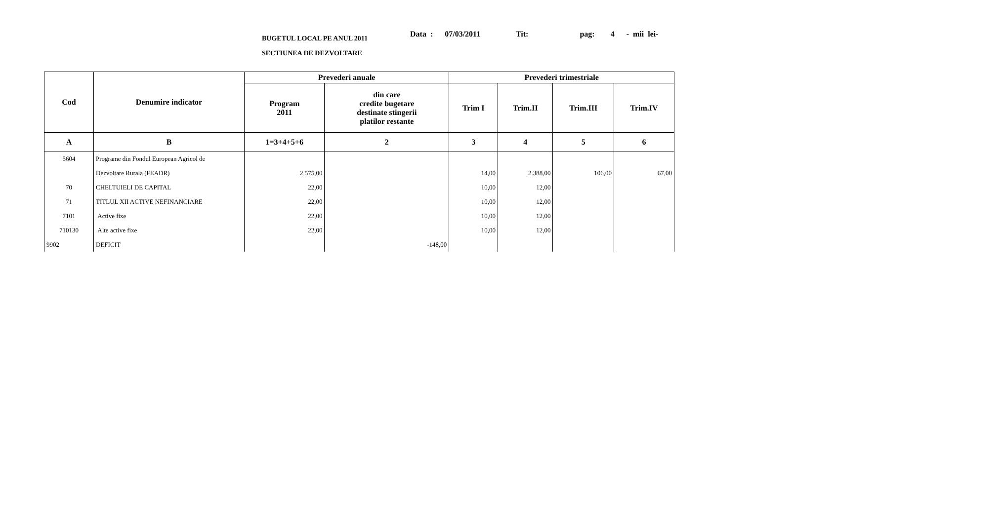BUGETUL LOCAL PE ANUL 2011
SECTIUNEA DE DEZVOLTARE
Data : 07/03/2011 Tit: pag: 4 - mii lei-
| Cod | Denumire indicator | Prevederi anuale | | Prevederi trimestriale | | | |
| --- | --- | --- | --- | --- | --- | --- | --- |
| | | Program 2011 | din care credite bugetare destinate stingerii platilor restante | Trim I | Trim.II | Trim.III | Trim.IV |
| A | B | 1=3+4+5+6 | 2 | 3 | 4 | 5 | 6 |
| 5604 | Programe din Fondul European Agricol de | | | | | | |
| | Dezvoltare Rurala (FEADR) | 2.575,00 | | 14,00 | 2.388,00 | 106,00 | 67,00 |
| 70 | CHELTUIELI DE CAPITAL | 22,00 | | 10,00 | 12,00 | | |
| 71 | TITLUL XII ACTIVE NEFINANCIARE | 22,00 | | 10,00 | 12,00 | | |
| 7101 | Active fixe | 22,00 | | 10,00 | 12,00 | | |
| 710130 | Alte active fixe | 22,00 | | 10,00 | 12,00 | | |
| 9902 | DEFICIT | | -148,00 | | | | |